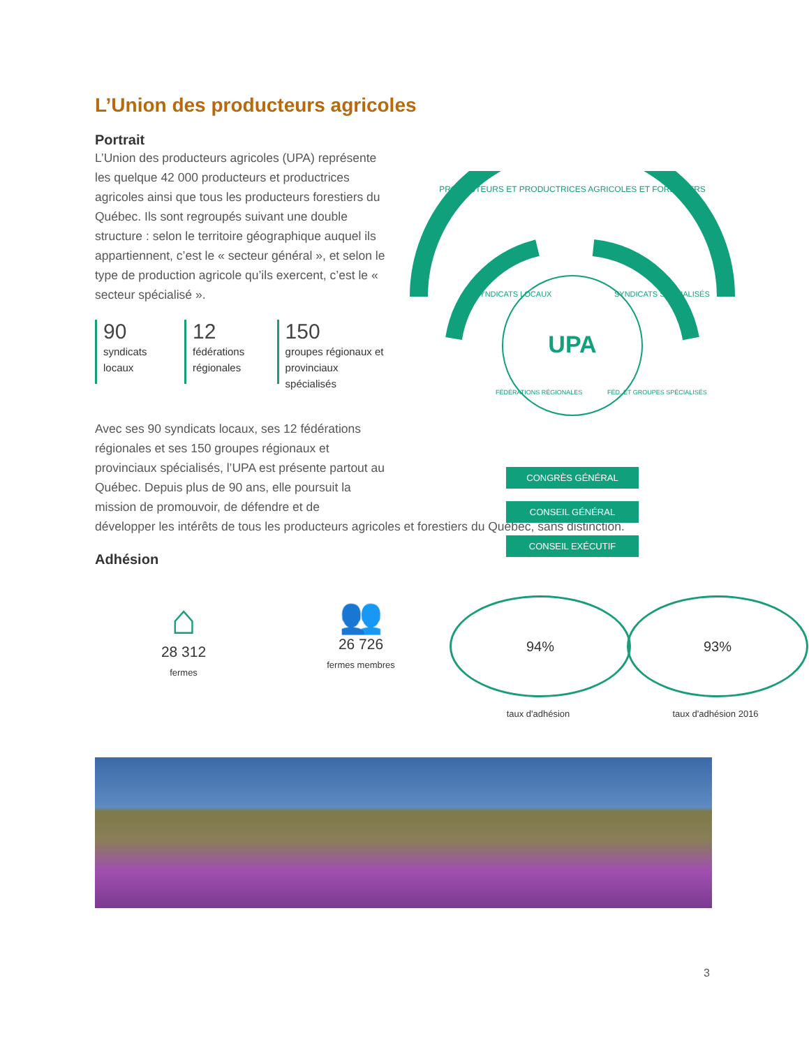L’Union des producteurs agricoles
Portrait
L’Union des producteurs agricoles (UPA) représente les quelque 42 000 producteurs et productrices agricoles ainsi que tous les producteurs forestiers du Québec. Ils sont regroupés suivant une double structure : selon le territoire géographique auquel ils appartiennent, c’est le « secteur général », et selon le type de production agricole qu’ils exercent, c’est le « secteur spécialisé ».
90
syndicats
locaux
12
fédérations
régionales
150
groupes régionaux et provinciaux spécialisés
Avec ses 90 syndicats locaux, ses 12 fédérations régionales et ses 150 groupes régionaux et provinciaux spécialisés, l’UPA est présente partout au Québec. Depuis plus de 90 ans, elle poursuit la mission de promouvoir, de défendre et de
développer les intérêts de tous les producteurs agricoles et forestiers du Québec, sans distinction.
Adhésion
⌂
28 312
fermes
👥
26 726
fermes membres
94%
taux d'adhésion
93%
taux d'adhésion 2016
UPA
PRODUCTEURS ET PRODUCTRICES AGRICOLES ET FORESTIERS
SYNDICATS LOCAUX
SYNDICATS SPÉCIALISÉS
FÉDÉRATIONS RÉGIONALES
FÉD. ET GROUPES SPÉCIALISÉS
CONGRÈS GÉNÉRAL
CONSEIL GÉNÉRAL
CONSEIL EXÉCUTIF
3